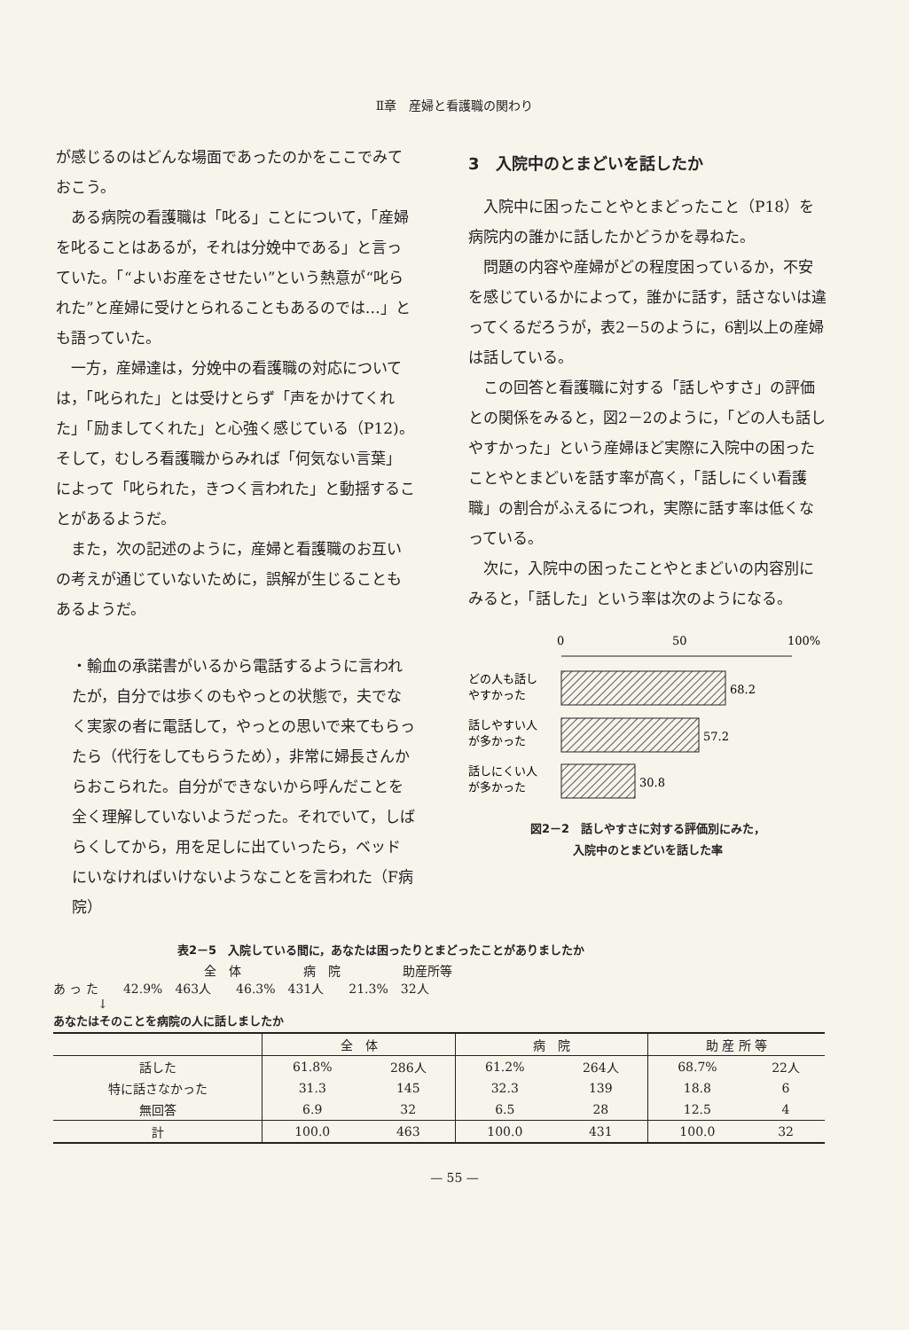Ⅱ章　産婦と看護職の関わり
が感じるのはどんな場面であったのかをここでみておこう。
ある病院の看護職は「叱る」ことについて，「産婦を叱ることはあるが，それは分娩中である」と言っていた。「“よいお産をさせたい”という熱意が“叱られた”と産婦に受けとられることもあるのでは…」とも語っていた。
一方，産婦達は，分娩中の看護職の対応については，「叱られた」とは受けとらず「声をかけてくれた」「励ましてくれた」と心強く感じている（P12)。そして，むしろ看護職からみれば「何気ない言葉」によって「叱られた，きつく言われた」と動揺することがあるようだ。
また，次の記述のように，産婦と看護職のお互いの考えが通じていないために，誤解が生じることもあるようだ。
・輸血の承諾書がいるから電話するように言われたが，自分では歩くのもやっとの状態で，夫でなく実家の者に電話して，やっとの思いで来てもらったら（代行をしてもらうため），非常に婦長さんからおこられた。自分ができないから呼んだことを全く理解していないようだった。それでいて，しばらくしてから，用を足しに出ていったら，ベッドにいなければいけないようなことを言われた（F病院）
3　入院中のとまどいを話したか
入院中に困ったことやとまどったこと（P18）を病院内の誰かに話したかどうかを尋ねた。
問題の内容や産婦がどの程度困っているか，不安を感じているかによって，誰かに話す，話さないは違ってくるだろうが，表2－5のように，6割以上の産婦は話している。
この回答と看護職に対する「話しやすさ」の評価との関係をみると，図2－2のように，「どの人も話しやすかった」という産婦ほど実際に入院中の困ったことやとまどいを話す率が高く，「話しにくい看護職」の割合がふえるにつれ，実際に話す率は低くなっている。
次に，入院中の困ったことやとまどいの内容別にみると，「話した」という率は次のようになる。
0
50
100%
どの人も話し
やすかった
68.2
話しやすい人
が多かった
57.2
話しにくい人
が多かった
30.8
図2－2　話しやすさに対する評価別にみた，
入院中のとまどいを話した率
表2－5　入院している間に，あなたは困ったりとまどったことがありましたか
全　体　　　　　病　院　　　　　助産所等
あ っ た　　42.9%　463人　　46.3%　431人　　21.3%　32人
↓
あなたはそのことを病院の人に話しましたか
| | 全 体 | | 病 院 | | 助 産 所 等 | |
| --- | --- | --- | --- | --- | --- | --- |
| 話した | 61.8% | 286人 | 61.2% | 264人 | 68.7% | 22人 |
| 特に話さなかった | 31.3 | 145 | 32.3 | 139 | 18.8 | 6 |
| 無回答 | 6.9 | 32 | 6.5 | 28 | 12.5 | 4 |
| 計 | 100.0 | 463 | 100.0 | 431 | 100.0 | 32 |
— 55 —